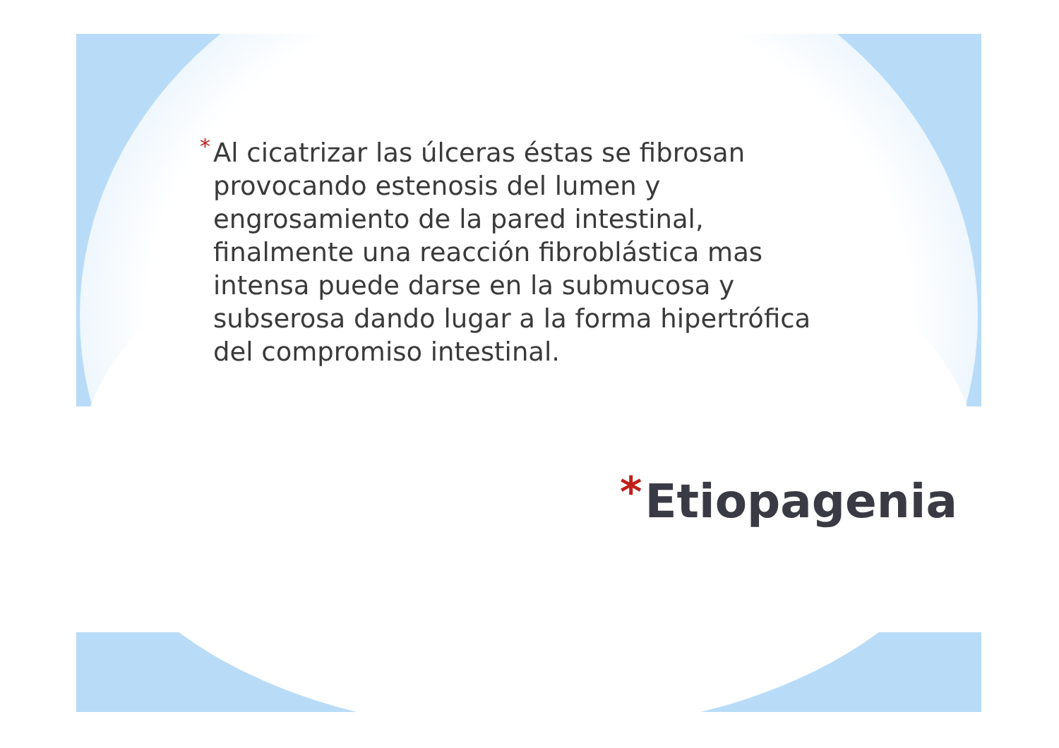* Al cicatrizar las úlceras éstas se fibrosan provocando estenosis del lumen y engrosamiento de la pared intestinal, finalmente una reacción fibroblástica mas intensa puede darse en la submucosa y subserosa dando lugar a la forma hipertrófica del compromiso intestinal.
* Etiopagenia